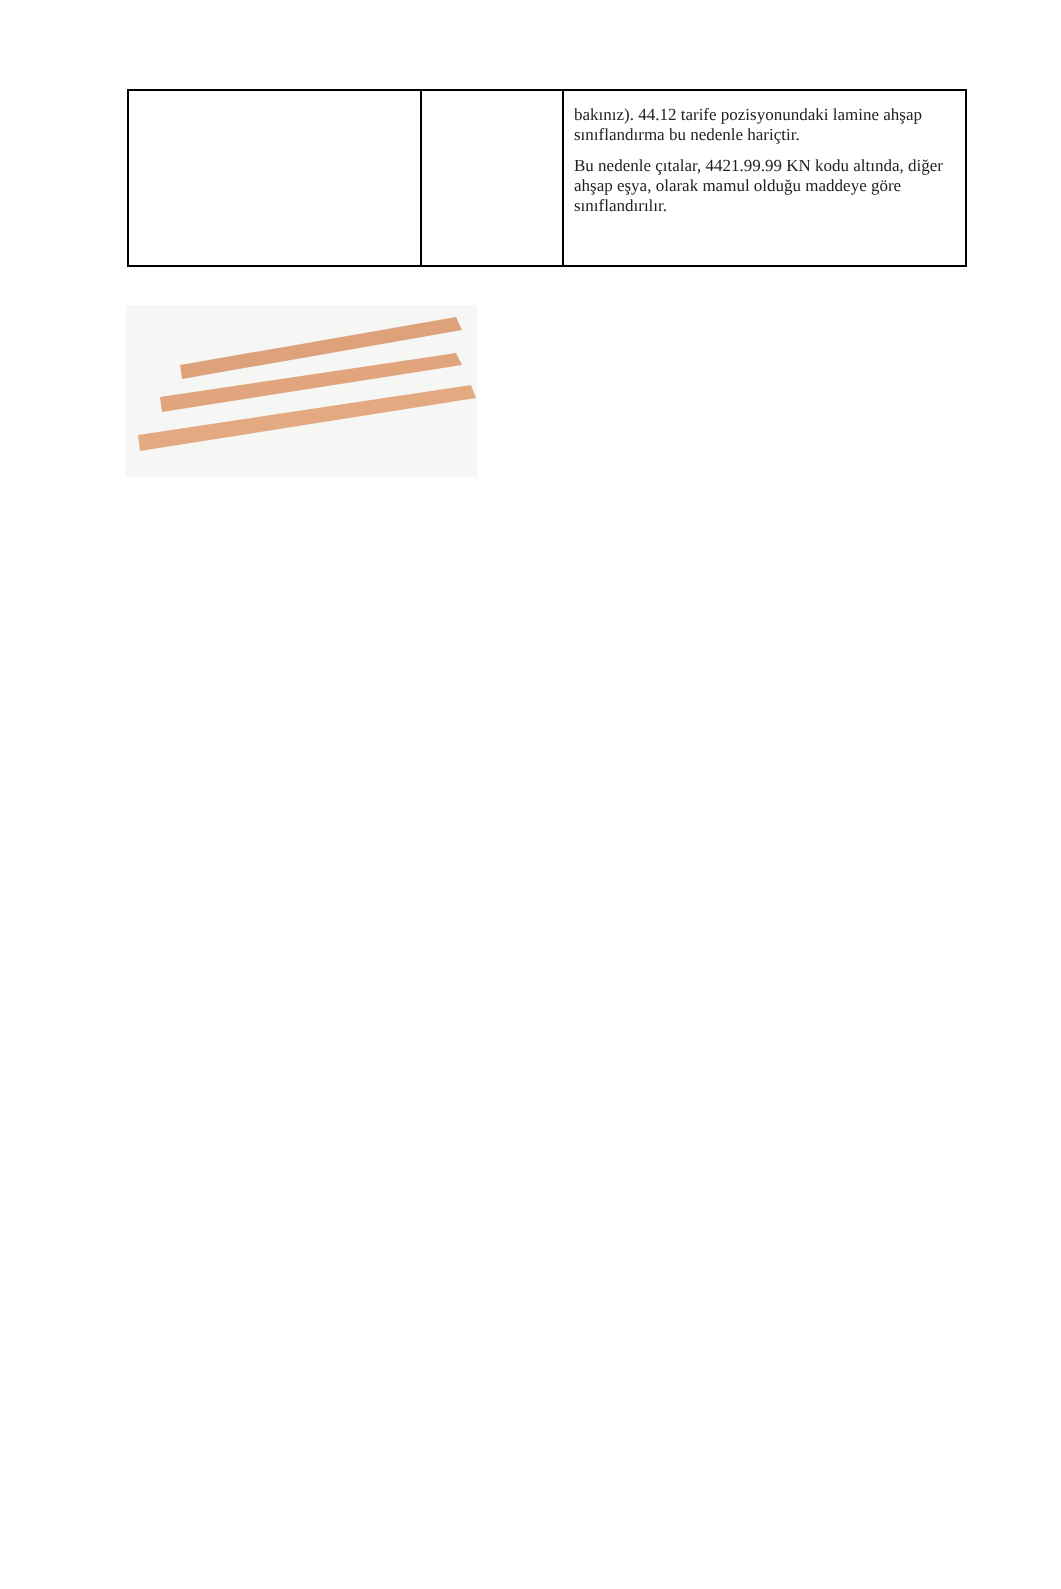| | | bakınız). 44.12 tarife pozisyonundaki lamine ahşap sınıflandırma bu nedenle hariçtir. Bu nedenle çıtalar, 4421.99.99 KN kodu altında, diğer ahşap eşya, olarak mamul olduğu maddeye göre sınıflandırılır. |